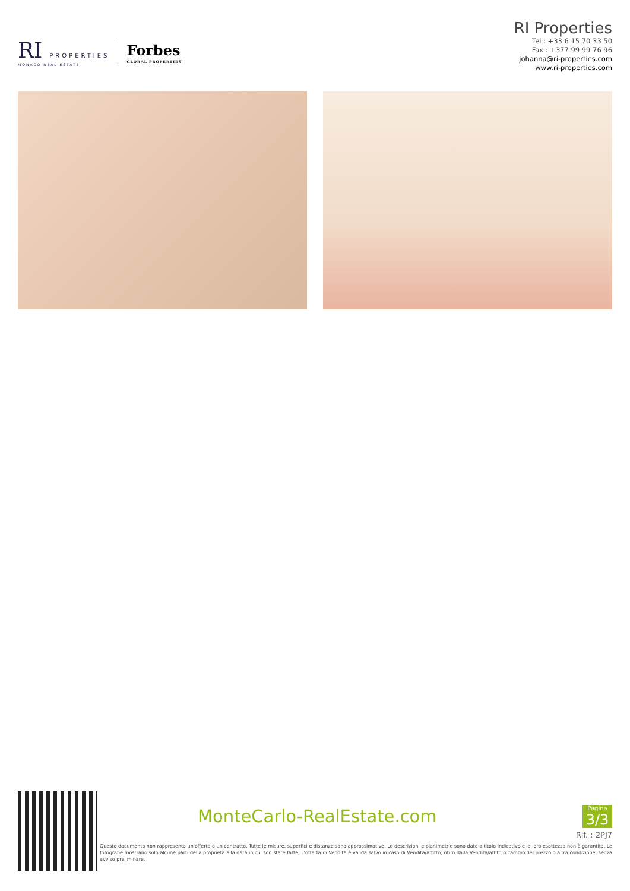RI PROPERTIES
MONACO REAL ESTATE
Forbes
GLOBAL PROPERTIES
RI Properties
Tel : +33 6 15 70 33 50
Fax : +377 99 99 76 96
johanna@ri-properties.com
www.ri-properties.com
MonteCarlo-RealEstate.com
Pagina
3/3
Rif. : 2PJ7
Questo documento non rappresenta un'offerta o un contratto. Tutte le misure, superfici e distanze sono approssimative. Le descrizioni e planimetrie sono date a titolo indicativo e la loro esattezza non è garantita. Le fotografie mostrano solo alcune parti della proprietà alla data in cui son state fatte. L'offerta di Vendita è valida salvo in caso di Vendita/affitto, ritiro dalla Vendita/affito o cambio del prezzo o altra condizione, senza avviso preliminare.